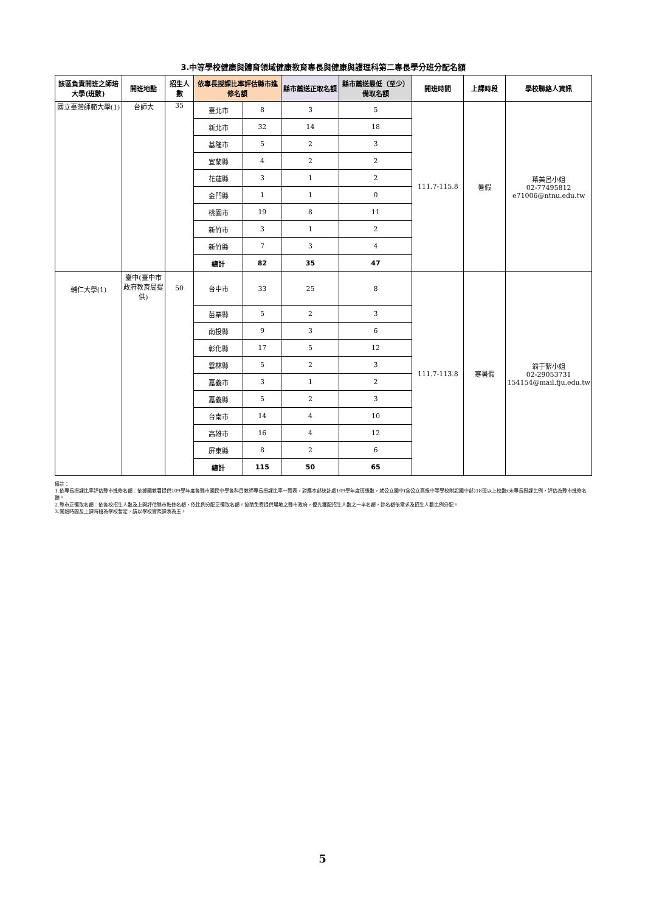3.中等學校健康與體育領域健康教育專長與健康與護理科第二專長學分班分配名額
| 該區負責開班之師培大學(班數) | 開班地點 | 招生人數 | 依專長授課比率評估縣市進修名額 | | 縣市薦送正取名額 | 縣市薦送最低（至少）備取名額 | 開班時間 | 上課時段 | 學校聯絡人資訊 |
| --- | --- | --- | --- | --- | --- | --- | --- | --- | --- |
| 國立臺灣師範大學(1) | 台師大 | 35 | 臺北市 | 8 | 3 | 5 | 111.7-115.8 | 暑假 | 葉美呂小姐 02-77495812 e71006@ntnu.edu.tw |
| | | | 新北市 | 32 | 14 | 18 | | | |
| | | | 基隆市 | 5 | 2 | 3 | | | |
| | | | 宜蘭縣 | 4 | 2 | 2 | | | |
| | | | 花蓮縣 | 3 | 1 | 2 | | | |
| | | | 金門縣 | 1 | 1 | 0 | | | |
| | | | 桃園市 | 19 | 8 | 11 | | | |
| | | | 新竹市 | 3 | 1 | 2 | | | |
| | | | 新竹縣 | 7 | 3 | 4 | | | |
| | | | 總計 | 82 | 35 | 47 | | | |
| 輔仁大學(1) | 臺中(臺中市政府教育局提供) | 50 | 台中市 | 33 | 25 | 8 | 111.7-113.8 | 寒暑假 | 翁于絜小姐 02-29053731 154154@mail.fju.edu.tw |
| | | | 苗栗縣 | 5 | 2 | 3 | | | |
| | | | 南投縣 | 9 | 3 | 6 | | | |
| | | | 彰化縣 | 17 | 5 | 12 | | | |
| | | | 雲林縣 | 5 | 2 | 3 | | | |
| | | | 嘉義市 | 3 | 1 | 2 | | | |
| | | | 嘉義縣 | 5 | 2 | 3 | | | |
| | | | 台南市 | 14 | 4 | 10 | | | |
| | | | 高雄市 | 16 | 4 | 12 | | | |
| | | | 屏東縣 | 8 | 2 | 6 | | | |
| | | | 總計 | 115 | 50 | 65 | | | |
備註：
1.依專長授課比率評估縣市進修名額：依據國教署提供109學年度各縣市國民中學各科目教師專長授課比率一覽表，對應本部統計處109學年度班級數，就公立國中(含公立高級中等學校附設國中部)18班以上校數x未專長授課比例，評估為縣市進修名額。
2.縣市正備取名額：依各校招生人數及上開評估縣市進修名額，依比例分配正備取名額。協助免費提供場地之縣市政府，優先獲配招生人數之一半名額，餘名額依需求及招生人數比例分配。
3.開班時間及上課時段為學校暫定，請以學校實際課表為主。
5